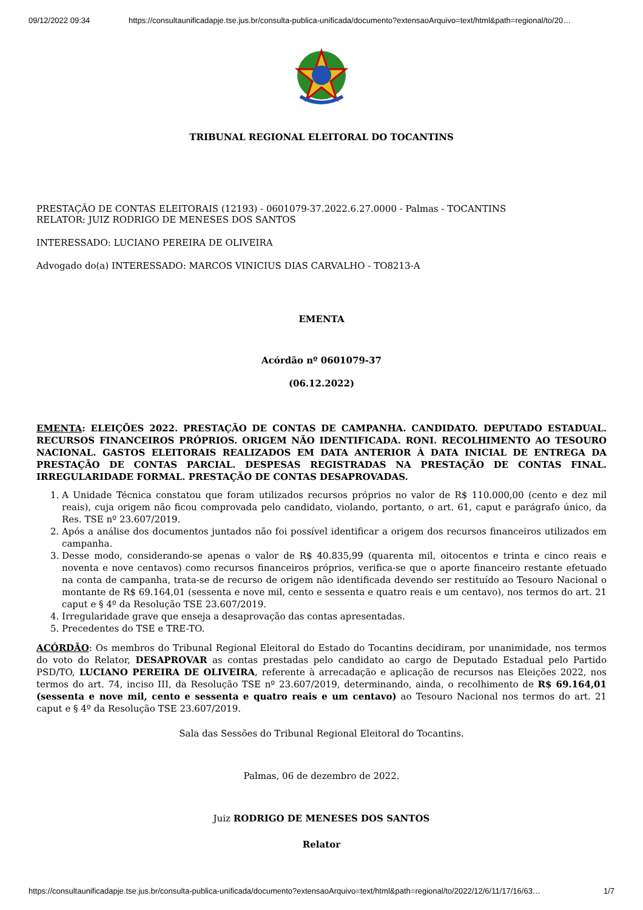09/12/2022 09:34 https://consultaunificadapje.tse.jus.br/consulta-publica-unificada/documento?extensaoArquivo=text/html&path=regional/to/20…
TRIBUNAL REGIONAL ELEITORAL DO TOCANTINS
PRESTAÇÃO DE CONTAS ELEITORAIS (12193) - 0601079-37.2022.6.27.0000 - Palmas - TOCANTINS
RELATOR: JUIZ RODRIGO DE MENESES DOS SANTOS
INTERESSADO: LUCIANO PEREIRA DE OLIVEIRA
Advogado do(a) INTERESSADO: MARCOS VINICIUS DIAS CARVALHO - TO8213-A
EMENTA
Acórdão nº 0601079-37
(06.12.2022)
EMENTA: ELEIÇÕES 2022. PRESTAÇÃO DE CONTAS DE CAMPANHA. CANDIDATO. DEPUTADO ESTADUAL. RECURSOS FINANCEIROS PRÓPRIOS. ORIGEM NÃO IDENTIFICADA. RONI. RECOLHIMENTO AO TESOURO NACIONAL. GASTOS ELEITORAIS REALIZADOS EM DATA ANTERIOR À DATA INICIAL DE ENTREGA DA PRESTAÇÃO DE CONTAS PARCIAL. DESPESAS REGISTRADAS NA PRESTAÇÃO DE CONTAS FINAL. IRREGULARIDADE FORMAL. PRESTAÇÃO DE CONTAS DESAPROVADAS.
1. A Unidade Técnica constatou que foram utilizados recursos próprios no valor de R$ 110.000,00 (cento e dez mil reais), cuja origem não ficou comprovada pelo candidato, violando, portanto, o art. 61, caput e parágrafo único, da Res. TSE nº 23.607/2019.
2. Após a análise dos documentos juntados não foi possível identificar a origem dos recursos financeiros utilizados em campanha.
3. Desse modo, considerando-se apenas o valor de R$ 40.835,99 (quarenta mil, oitocentos e trinta e cinco reais e noventa e nove centavos) como recursos financeiros próprios, verifica-se que o aporte financeiro restante efetuado na conta de campanha, trata-se de recurso de origem não identificada devendo ser restituído ao Tesouro Nacional o montante de R$ 69.164,01 (sessenta e nove mil, cento e sessenta e quatro reais e um centavo), nos termos do art. 21 caput e § 4º da Resolução TSE 23.607/2019.
4. Irregularidade grave que enseja a desaprovação das contas apresentadas.
5. Precedentes do TSE e TRE-TO.
ACÓRDÃO: Os membros do Tribunal Regional Eleitoral do Estado do Tocantins decidiram, por unanimidade, nos termos do voto do Relator, DESAPROVAR as contas prestadas pelo candidato ao cargo de Deputado Estadual pelo Partido PSD/TO, LUCIANO PEREIRA DE OLIVEIRA, referente à arrecadação e aplicação de recursos nas Eleições 2022, nos termos do art. 74, inciso III, da Resolução TSE nº 23.607/2019, determinando, ainda, o recolhimento de R$ 69.164,01 (sessenta e nove mil, cento e sessenta e quatro reais e um centavo) ao Tesouro Nacional nos termos do art. 21 caput e § 4º da Resolução TSE 23.607/2019.
Sala das Sessões do Tribunal Regional Eleitoral do Tocantins.
Palmas, 06 de dezembro de 2022.
Juiz RODRIGO DE MENESES DOS SANTOS
Relator
https://consultaunificadapje.tse.jus.br/consulta-publica-unificada/documento?extensaoArquivo=text/html&path=regional/to/2022/12/6/11/17/16/63… 1/7